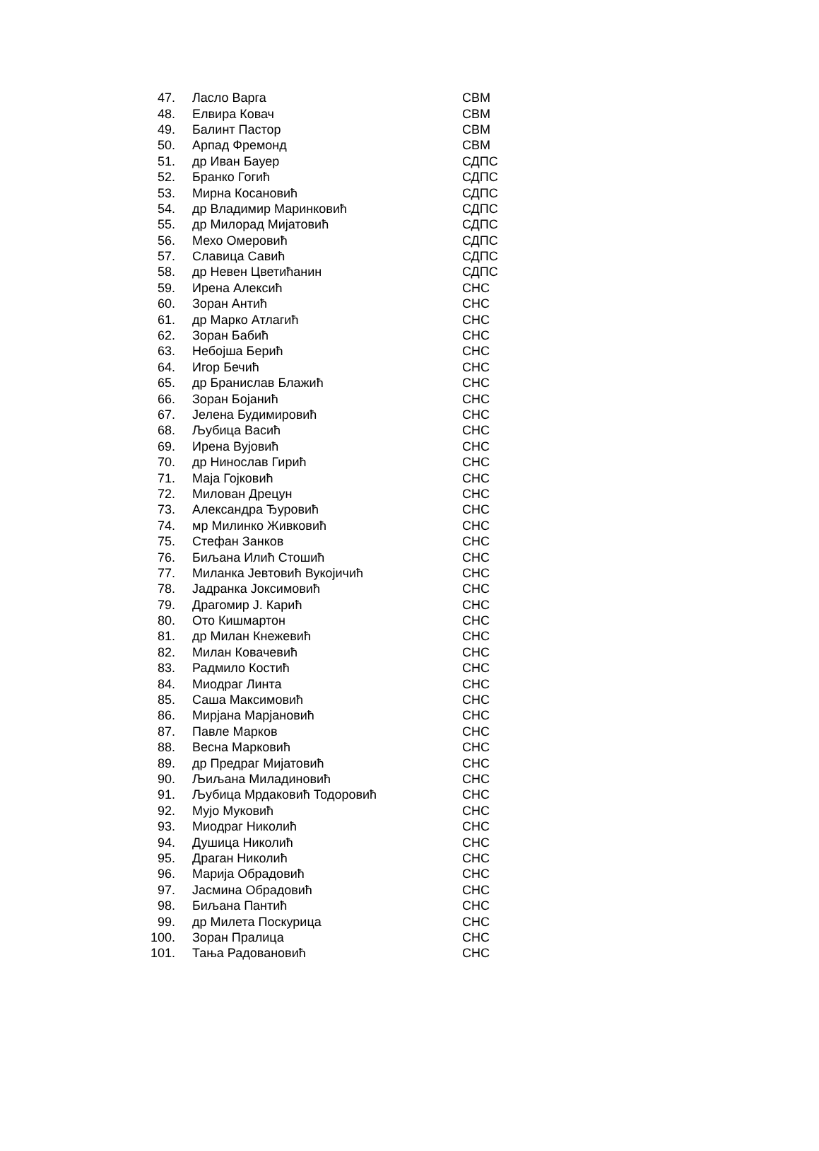| 47. | Ласло Варга | СВМ |
| 48. | Елвира Ковач | СВМ |
| 49. | Балинт Пастор | СВМ |
| 50. | Арпад Фремонд | СВМ |
| 51. | др Иван Бауер | СДПС |
| 52. | Бранко Гогић | СДПС |
| 53. | Мирна Косановић | СДПС |
| 54. | др Владимир Маринковић | СДПС |
| 55. | др Милорад Мијатовић | СДПС |
| 56. | Мехо Омеровић | СДПС |
| 57. | Славица Савић | СДПС |
| 58. | др Невен Цветићанин | СДПС |
| 59. | Ирена Алексић | СНС |
| 60. | Зоран Антић | СНС |
| 61. | др Марко Атлагић | СНС |
| 62. | Зоран Бабић | СНС |
| 63. | Небојша Берић | СНС |
| 64. | Игор Бечић | СНС |
| 65. | др Бранислав Блажић | СНС |
| 66. | Зоран Бојанић | СНС |
| 67. | Јелена Будимировић | СНС |
| 68. | Љубица Васић | СНС |
| 69. | Ирена Вујовић | СНС |
| 70. | др Нинослав Гирић | СНС |
| 71. | Маја Гојковић | СНС |
| 72. | Милован Дрецун | СНС |
| 73. | Александра Ђуровић | СНС |
| 74. | мр Милинко Живковић | СНС |
| 75. | Стефан Занков | СНС |
| 76. | Биљана Илић Стошић | СНС |
| 77. | Миланка Јевтовић Вукојичић | СНС |
| 78. | Јадранка Јоксимовић | СНС |
| 79. | Драгомир Ј. Карић | СНС |
| 80. | Ото Кишмартон | СНС |
| 81. | др Милан Кнежевић | СНС |
| 82. | Милан Ковачевић | СНС |
| 83. | Радмило Костић | СНС |
| 84. | Миодраг Линта | СНС |
| 85. | Саша Максимовић | СНС |
| 86. | Мирјана Марјановић | СНС |
| 87. | Павле Марков | СНС |
| 88. | Весна Марковић | СНС |
| 89. | др Предраг Мијатовић | СНС |
| 90. | Љиљана Миладиновић | СНС |
| 91. | Љубица Мрдаковић Тодоровић | СНС |
| 92. | Мујо Муковић | СНС |
| 93. | Миодраг Николић | СНС |
| 94. | Душица Николић | СНС |
| 95. | Драган Николић | СНС |
| 96. | Марија Обрадовић | СНС |
| 97. | Јасмина Обрадовић | СНС |
| 98. | Биљана Пантић | СНС |
| 99. | др Милета Поскурица | СНС |
| 100. | Зоран Пралица | СНС |
| 101. | Тања Радовановић | СНС |